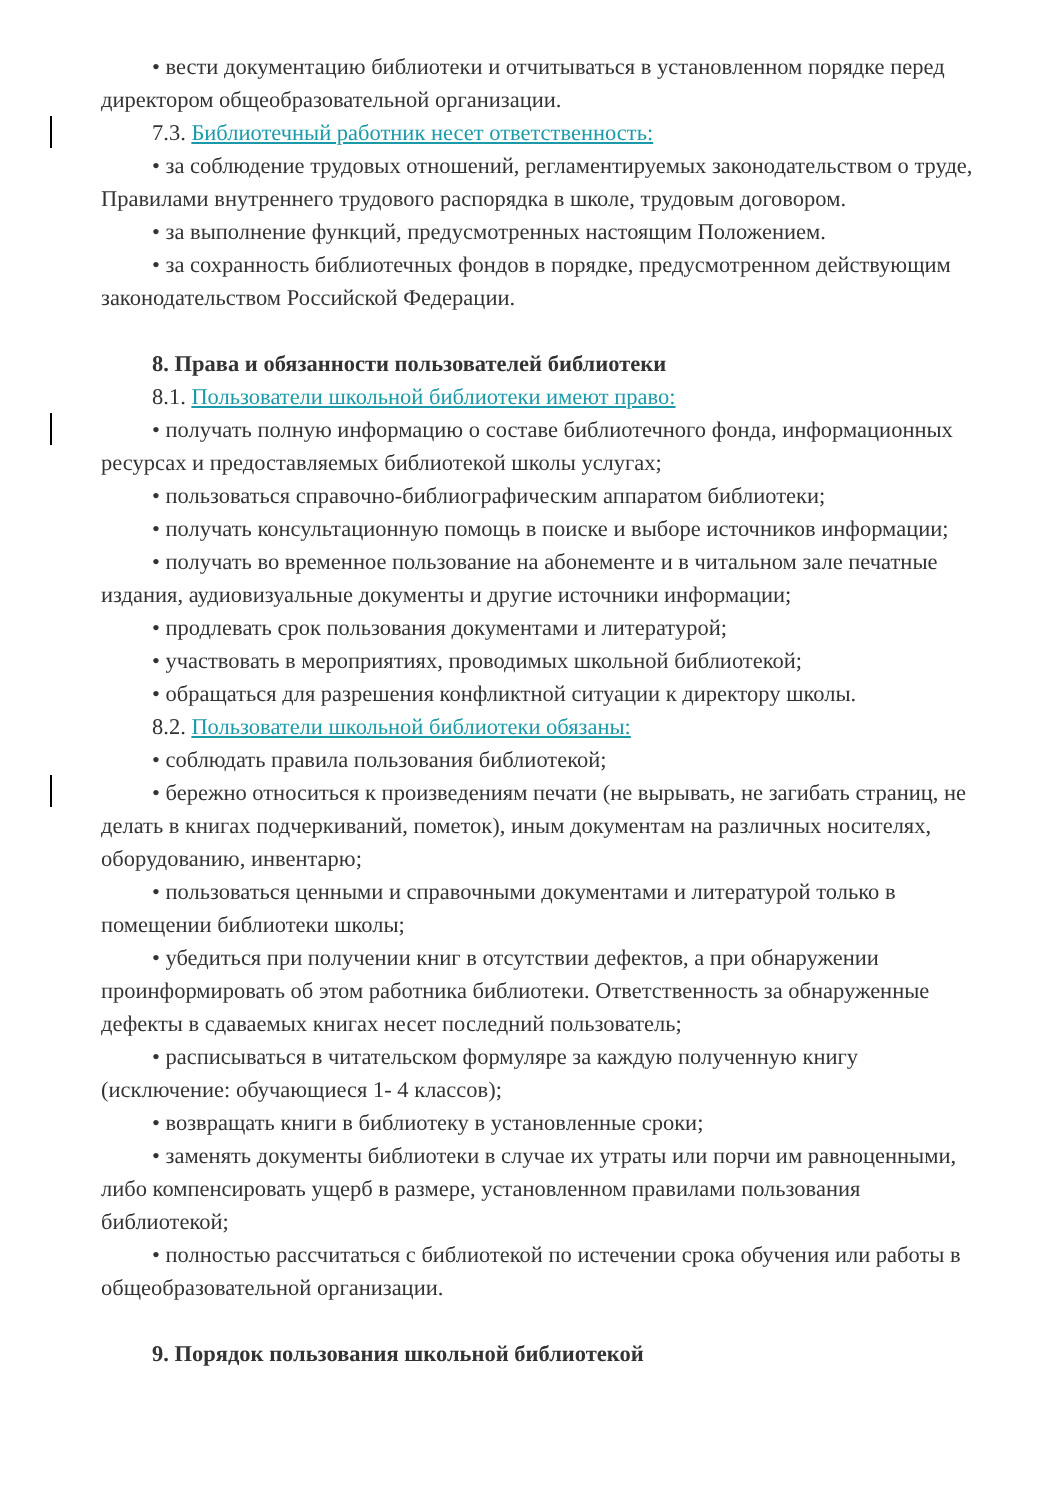• вести документацию библиотеки и отчитываться в установленном порядке перед директором общеобразовательной организации.
7.3. Библиотечный работник несет ответственность:
• за соблюдение трудовых отношений, регламентируемых законодательством о труде, Правилами внутреннего трудового распорядка в школе, трудовым договором.
• за выполнение функций, предусмотренных настоящим Положением.
• за сохранность библиотечных фондов в порядке, предусмотренном действующим законодательством Российской Федерации.
8. Права и обязанности пользователей библиотеки
8.1. Пользователи школьной библиотеки имеют право:
• получать полную информацию о составе библиотечного фонда, информационных ресурсах и предоставляемых библиотекой школы услугах;
• пользоваться справочно-библиографическим аппаратом библиотеки;
• получать консультационную помощь в поиске и выборе источников информации;
• получать во временное пользование на абонементе и в читальном зале печатные издания, аудиовизуальные документы и другие источники информации;
• продлевать срок пользования документами и литературой;
• участвовать в мероприятиях, проводимых школьной библиотекой;
• обращаться для разрешения конфликтной ситуации к директору школы.
8.2. Пользователи школьной библиотеки обязаны:
• соблюдать правила пользования библиотекой;
• бережно относиться к произведениям печати (не вырывать, не загибать страниц, не делать в книгах подчеркиваний, пометок), иным документам на различных носителях, оборудованию, инвентарю;
• пользоваться ценными и справочными документами и литературой только в помещении библиотеки школы;
• убедиться при получении книг в отсутствии дефектов, а при обнаружении проинформировать об этом работника библиотеки. Ответственность за обнаруженные дефекты в сдаваемых книгах несет последний пользователь;
• расписываться в читательском формуляре за каждую полученную книгу (исключение: обучающиеся 1- 4 классов);
• возвращать книги в библиотеку в установленные сроки;
• заменять документы библиотеки в случае их утраты или порчи им равноценными, либо компенсировать ущерб в размере, установленном правилами пользования библиотекой;
• полностью рассчитаться с библиотекой по истечении срока обучения или работы в общеобразовательной организации.
9. Порядок пользования школьной библиотекой